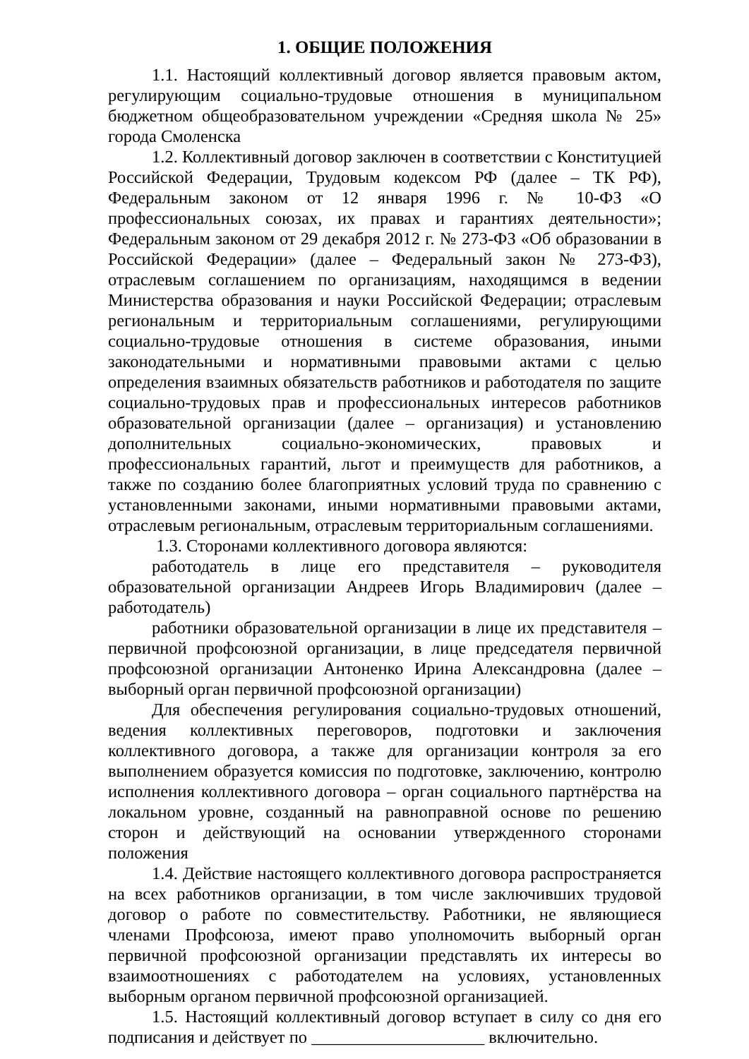1. ОБЩИЕ ПОЛОЖЕНИЯ
1.1. Настоящий коллективный договор является правовым актом, регулирующим социально-трудовые отношения в муниципальном бюджетном общеобразовательном учреждении «Средняя школа № 25» города Смоленска
1.2. Коллективный договор заключен в соответствии с Конституцией Российской Федерации, Трудовым кодексом РФ (далее – ТК РФ), Федеральным законом от 12 января 1996 г. № 10-ФЗ «О профессиональных союзах, их правах и гарантиях деятельности»; Федеральным законом от 29 декабря 2012 г. № 273-ФЗ «Об образовании в Российской Федерации» (далее – Федеральный закон № 273-ФЗ), отраслевым соглашением по организациям, находящимся в ведении Министерства образования и науки Российской Федерации; отраслевым региональным и территориальным соглашениями, регулирующими социально-трудовые отношения в системе образования, иными законодательными и нормативными правовыми актами с целью определения взаимных обязательств работников и работодателя по защите социально-трудовых прав и профессиональных интересов работников образовательной организации (далее – организация) и установлению дополнительных социально-экономических, правовых и профессиональных гарантий, льгот и преимуществ для работников, а также по созданию более благоприятных условий труда по сравнению с установленными законами, иными нормативными правовыми актами, отраслевым региональным, отраслевым территориальным соглашениями.
1.3. Сторонами коллективного договора являются:
работодатель в лице его представителя – руководителя образовательной организации Андреев Игорь Владимирович (далее – работодатель)
работники образовательной организации в лице их представителя – первичной профсоюзной организации, в лице председателя первичной профсоюзной организации Антоненко Ирина Александровна (далее – выборный орган первичной профсоюзной организации)
Для обеспечения регулирования социально-трудовых отношений, ведения коллективных переговоров, подготовки и заключения коллективного договора, а также для организации контроля за его выполнением образуется комиссия по подготовке, заключению, контролю исполнения коллективного договора – орган социального партнёрства на локальном уровне, созданный на равноправной основе по решению сторон и действующий на основании утвержденного сторонами положения
1.4. Действие настоящего коллективного договора распространяется на всех работников организации, в том числе заключивших трудовой договор о работе по совместительству. Работники, не являющиеся членами Профсоюза, имеют право уполномочить выборный орган первичной профсоюзной организации представлять их интересы во взаимоотношениях с работодателем на условиях, установленных выборным органом первичной профсоюзной организацией.
1.5. Настоящий коллективный договор вступает в силу со дня его подписания и действует по ____________________ включительно.